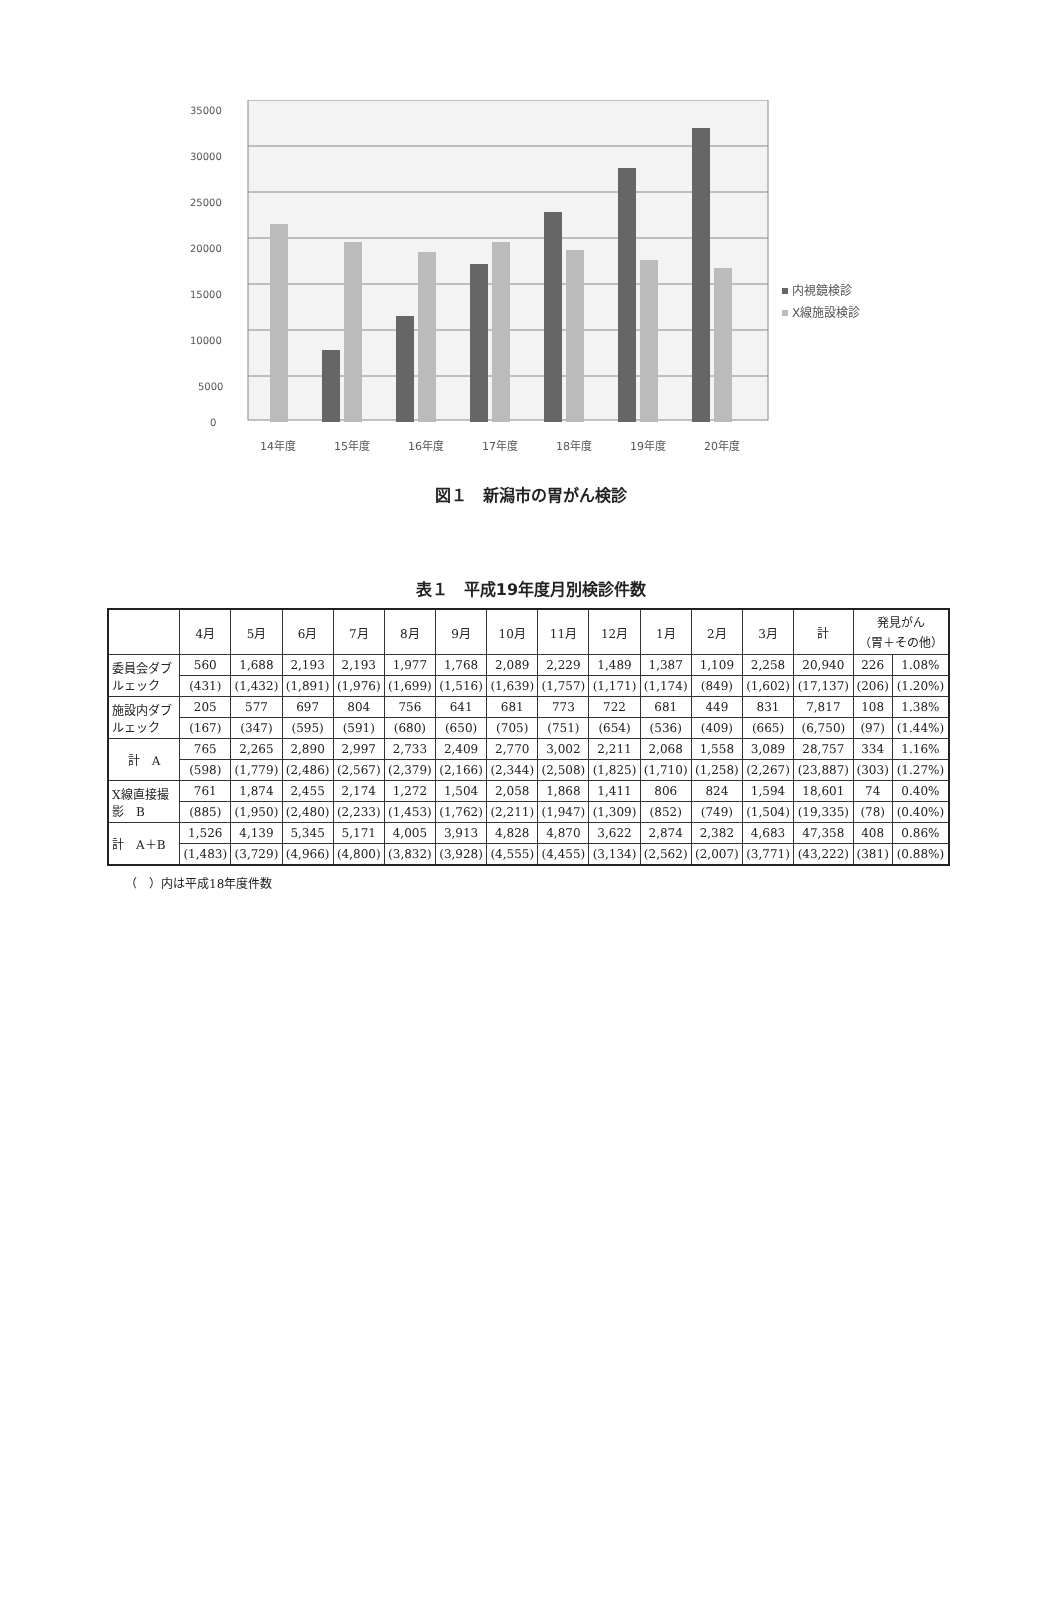35000
30000
25000
20000
15000
10000
5000
0
14年度
15年度
16年度
17年度
18年度
19年度
20年度
内視鏡検診
X線施設検診
図１　新潟市の胃がん検診
表１　平成19年度月別検診件数
| | 4月 | 5月 | 6月 | 7月 | 8月 | 9月 | 10月 | 11月 | 12月 | 1月 | 2月 | 3月 | 計 | 発見がん （胃＋その他） | |
| --- | --- | --- | --- | --- | --- | --- | --- | --- | --- | --- | --- | --- | --- | --- | --- |
| 委員会ダブ ルェック | 560 | 1,688 | 2,193 | 2,193 | 1,977 | 1,768 | 2,089 | 2,229 | 1,489 | 1,387 | 1,109 | 2,258 | 20,940 | 226 | 1.08% |
| | (431) | (1,432) | (1,891) | (1,976) | (1,699) | (1,516) | (1,639) | (1,757) | (1,171) | (1,174) | (849) | (1,602) | (17,137) | (206) | (1.20%) |
| 施設内ダブ ルェック | 205 | 577 | 697 | 804 | 756 | 641 | 681 | 773 | 722 | 681 | 449 | 831 | 7,817 | 108 | 1.38% |
| | (167) | (347) | (595) | (591) | (680) | (650) | (705) | (751) | (654) | (536) | (409) | (665) | (6,750) | (97) | (1.44%) |
| 計 A | 765 | 2,265 | 2,890 | 2,997 | 2,733 | 2,409 | 2,770 | 3,002 | 2,211 | 2,068 | 1,558 | 3,089 | 28,757 | 334 | 1.16% |
| | (598) | (1,779) | (2,486) | (2,567) | (2,379) | (2,166) | (2,344) | (2,508) | (1,825) | (1,710) | (1,258) | (2,267) | (23,887) | (303) | (1.27%) |
| X線直接撮 影 B | 761 | 1,874 | 2,455 | 2,174 | 1,272 | 1,504 | 2,058 | 1,868 | 1,411 | 806 | 824 | 1,594 | 18,601 | 74 | 0.40% |
| | (885) | (1,950) | (2,480) | (2,233) | (1,453) | (1,762) | (2,211) | (1,947) | (1,309) | (852) | (749) | (1,504) | (19,335) | (78) | (0.40%) |
| 計 A＋B | 1,526 | 4,139 | 5,345 | 5,171 | 4,005 | 3,913 | 4,828 | 4,870 | 3,622 | 2,874 | 2,382 | 4,683 | 47,358 | 408 | 0.86% |
| | (1,483) | (3,729) | (4,966) | (4,800) | (3,832) | (3,928) | (4,555) | (4,455) | (3,134) | (2,562) | (2,007) | (3,771) | (43,222) | (381) | (0.88%) |
（　）内は平成18年度件数